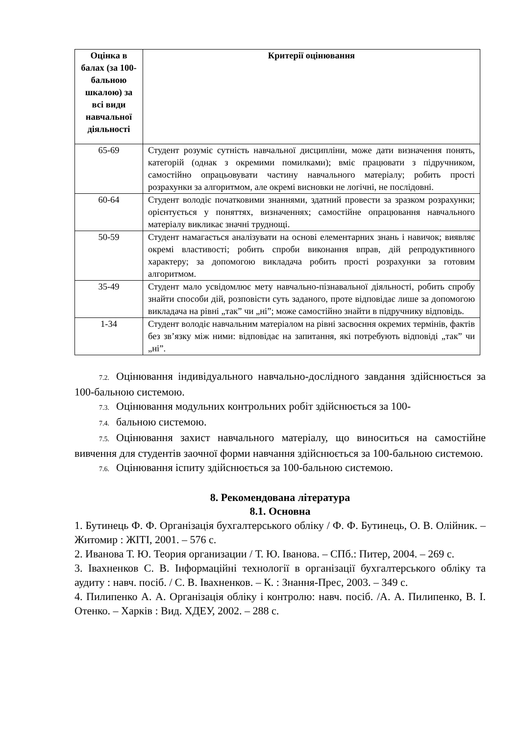| Оцінка в балах (за 100-бальною шкалою) за всі види навчальної діяльності | Критерії оцінювання |
| --- | --- |
| 65-69 | Студент розуміє сутність навчальної дисципліни, може дати визначення понять, категорій (однак з окремими помилками); вміє працювати з підручником, самостійно опрацьовувати частину навчального матеріалу; робить прості розрахунки за алгоритмом, але окремі висновки не логічні, не послідовні. |
| 60-64 | Студент володіє початковими знаннями, здатний провести за зразком розрахунки; орієнтується у поняттях, визначеннях; самостійне опрацювання навчального матеріалу викликає значні труднощі. |
| 50-59 | Студент намагається аналізувати на основі елементарних знань і навичок; виявляє окремі властивості; робить спроби виконання вправ, дій репродуктивного характеру; за допомогою викладача робить прості розрахунки за готовим алгоритмом. |
| 35-49 | Студент мало усвідомлює мету навчально-пізнавальної діяльності, робить спробу знайти способи дій, розповісти суть заданого, проте відповідає лише за допомогою викладача на рівні „так” чи „ні”; може самостійно знайти в підручнику відповідь. |
| 1-34 | Студент володіє навчальним матеріалом на рівні засвоєння окремих термінів, фактів без зв’язку між ними: відповідає на запитання, які потребують відповіді „так” чи „ні”. |
7.2. Оцінювання індивідуального навчально-дослідного завдання здійснюється за 100-бальною системою.
7.3. Оцінювання модульних контрольних робіт здійснюється за 100-
7.4. бальною системою.
7.5. Оцінювання захист навчального матеріалу, що виноситься на самостійне вивчення для студентів заочної форми навчання здійснюється за 100-бальною системою.
7.6. Оцінювання іспиту здійснюється за 100-бальною системою.
8. Рекомендована література
8.1. Основна
1. Бутинець Ф. Ф. Організація бухгалтерського обліку / Ф. Ф. Бутинець, О. В. Олійник. – Житомир : ЖІТІ, 2001. – 576 с.
2. Иванова Т. Ю. Теория организации / Т. Ю. Іванова. – СПб.: Питер, 2004. – 269 с.
3. Івахненков С. В. Інформаційні технології в організації бухгалтерського обліку та аудиту : навч. посіб. / С. В. Івахненков. – К. : Знання-Прес, 2003. – 349 с.
4. Пилипенко А. А. Організація обліку і контролю: навч. посіб. /А. А. Пилипенко, В. І. Отенко. – Харків : Вид. ХДЕУ, 2002. – 288 с.